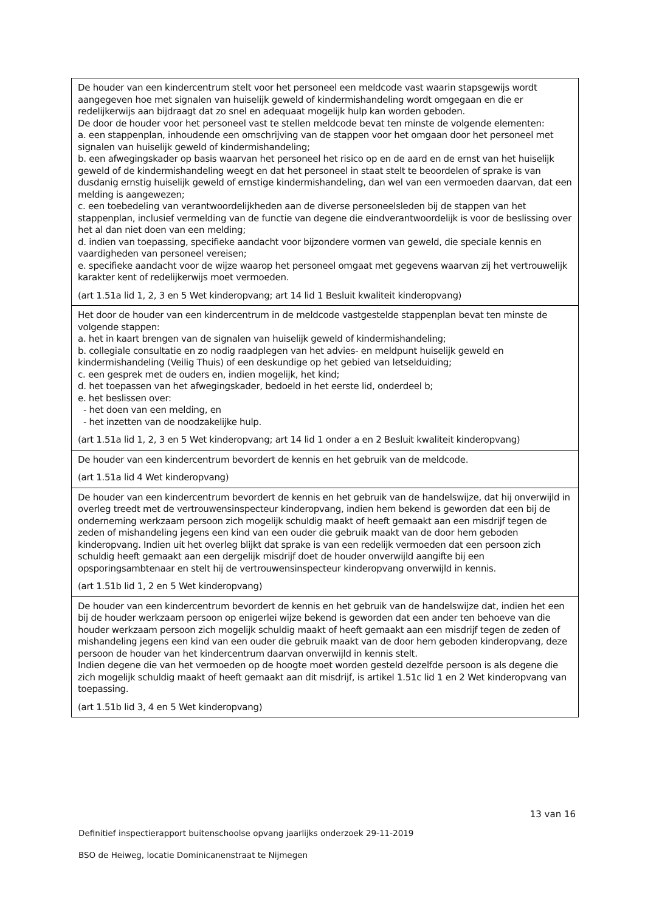| De houder van een kindercentrum stelt voor het personeel een meldcode vast waarin stapsgewijs wordt aangegeven hoe met signalen van huiselijk geweld of kindermishandeling wordt omgegaan en die er redelijkerwijs aan bijdraagt dat zo snel en adequaat mogelijk hulp kan worden geboden. De door de houder voor het personeel vast te stellen meldcode bevat ten minste de volgende elementen: a. een stappenplan, inhoudende een omschrijving van de stappen voor het omgaan door het personeel met signalen van huiselijk geweld of kindermishandeling; b. een afwegingskader op basis waarvan het personeel het risico op en de aard en de ernst van het huiselijk geweld of de kindermishandeling weegt en dat het personeel in staat stelt te beoordelen of sprake is van dusdanig ernstig huiselijk geweld of ernstige kindermishandeling, dan wel van een vermoeden daarvan, dat een melding is aangewezen; c. een toebedeling van verantwoordelijkheden aan de diverse personeelsleden bij de stappen van het stappenplan, inclusief vermelding van de functie van degene die eindverantwoordelijk is voor de beslissing over het al dan niet doen van een melding; d. indien van toepassing, specifieke aandacht voor bijzondere vormen van geweld, die speciale kennis en vaardigheden van personeel vereisen; e. specifieke aandacht voor de wijze waarop het personeel omgaat met gegevens waarvan zij het vertrouwelijk karakter kent of redelijkerwijs moet vermoeden. (art 1.51a lid 1, 2, 3 en 5 Wet kinderopvang; art 14 lid 1 Besluit kwaliteit kinderopvang) |
| Het door de houder van een kindercentrum in de meldcode vastgestelde stappenplan bevat ten minste de volgende stappen: a. het in kaart brengen van de signalen van huiselijk geweld of kindermishandeling; b. collegiale consultatie en zo nodig raadplegen van het advies- en meldpunt huiselijk geweld en kindermishandeling (Veilig Thuis) of een deskundige op het gebied van letselduiding; c. een gesprek met de ouders en, indien mogelijk, het kind; d. het toepassen van het afwegingskader, bedoeld in het eerste lid, onderdeel b; e. het beslissen over: - het doen van een melding, en - het inzetten van de noodzakelijke hulp. (art 1.51a lid 1, 2, 3 en 5 Wet kinderopvang; art 14 lid 1 onder a en 2 Besluit kwaliteit kinderopvang) |
| De houder van een kindercentrum bevordert de kennis en het gebruik van de meldcode. (art 1.51a lid 4 Wet kinderopvang) |
| De houder van een kindercentrum bevordert de kennis en het gebruik van de handelswijze, dat hij onverwijld in overleg treedt met de vertrouwensinspecteur kinderopvang, indien hem bekend is geworden dat een bij de onderneming werkzaam persoon zich mogelijk schuldig maakt of heeft gemaakt aan een misdrijf tegen de zeden of mishandeling jegens een kind van een ouder die gebruik maakt van de door hem geboden kinderopvang. Indien uit het overleg blijkt dat sprake is van een redelijk vermoeden dat een persoon zich schuldig heeft gemaakt aan een dergelijk misdrijf doet de houder onverwijld aangifte bij een opsporingsambtenaar en stelt hij de vertrouwensinspecteur kinderopvang onverwijld in kennis. (art 1.51b lid 1, 2 en 5 Wet kinderopvang) |
| De houder van een kindercentrum bevordert de kennis en het gebruik van de handelswijze dat, indien het een bij de houder werkzaam persoon op enigerlei wijze bekend is geworden dat een ander ten behoeve van die houder werkzaam persoon zich mogelijk schuldig maakt of heeft gemaakt aan een misdrijf tegen de zeden of mishandeling jegens een kind van een ouder die gebruik maakt van de door hem geboden kinderopvang, deze persoon de houder van het kindercentrum daarvan onverwijld in kennis stelt. Indien degene die van het vermoeden op de hoogte moet worden gesteld dezelfde persoon is als degene die zich mogelijk schuldig maakt of heeft gemaakt aan dit misdrijf, is artikel 1.51c lid 1 en 2 Wet kinderopvang van toepassing. (art 1.51b lid 3, 4 en 5 Wet kinderopvang) |
13 van 16
Definitief inspectierapport buitenschoolse opvang jaarlijks onderzoek 29-11-2019
BSO de Heiweg, locatie Dominicanenstraat te Nijmegen